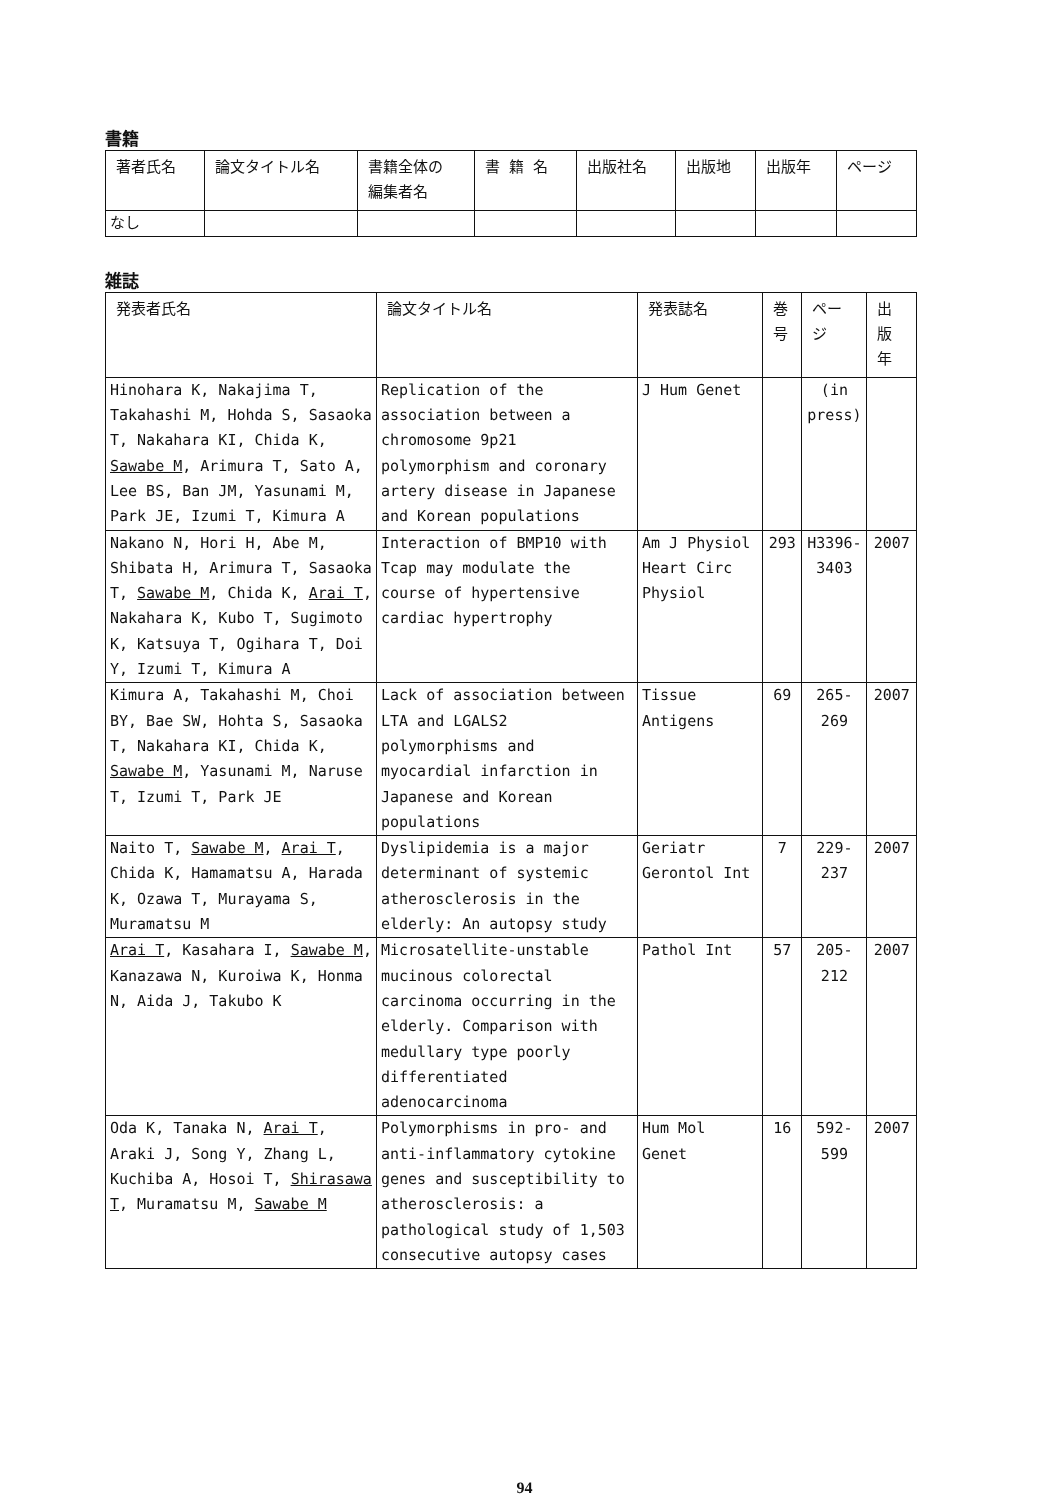書籍
| 著者氏名 | 論文タイトル名 | 書籍全体の 編集者名 | 書 籍 名 | 出版社名 | 出版地 | 出版年 | ページ |
| --- | --- | --- | --- | --- | --- | --- | --- |
| なし | | | | | | | |
雑誌
| 発表者氏名 | 論文タイトル名 | 発表誌名 | 巻号 | ページ | 出版年 |
| --- | --- | --- | --- | --- | --- |
| Hinohara K, Nakajima T, Takahashi M, Hohda S, Sasaoka T, Nakahara KI, Chida K, Sawabe M , Arimura T, Sato A, Lee BS, Ban JM, Yasunami M, Park JE, Izumi T, Kimura A | Replication of the association between a chromosome 9p21 polymorphism and coronary artery disease in Japanese and Korean populations | J Hum Genet | | (in press) | |
| Nakano N, Hori H, Abe M, Shibata H, Arimura T, Sasaoka T, Sawabe M , Chida K, Arai T , Nakahara K, Kubo T, Sugimoto K, Katsuya T, Ogihara T, Doi Y, Izumi T, Kimura A | Interaction of BMP10 with Tcap may modulate the course of hypertensive cardiac hypertrophy | Am J Physiol Heart Circ Physiol | 293 | H3396- 3403 | 2007 |
| Kimura A, Takahashi M, Choi BY, Bae SW, Hohta S, Sasaoka T, Nakahara KI, Chida K, Sawabe M , Yasunami M, Naruse T, Izumi T, Park JE | Lack of association between LTA and LGALS2 polymorphisms and myocardial infarction in Japanese and Korean populations | Tissue Antigens | 69 | 265-269 | 2007 |
| Naito T, Sawabe M , Arai T , Chida K, Hamamatsu A, Harada K, Ozawa T, Murayama S, Muramatsu M | Dyslipidemia is a major determinant of systemic atherosclerosis in the elderly: An autopsy study | Geriatr Gerontol Int | 7 | 229-237 | 2007 |
| Arai T , Kasahara I, Sawabe M , Kanazawa N, Kuroiwa K, Honma N, Aida J, Takubo K | Microsatellite-unstable mucinous colorectal carcinoma occurring in the elderly. Comparison with medullary type poorly differentiated adenocarcinoma | Pathol Int | 57 | 205-212 | 2007 |
| Oda K, Tanaka N, Arai T , Araki J, Song Y, Zhang L, Kuchiba A, Hosoi T, Shirasawa T , Muramatsu M, Sawabe M | Polymorphisms in pro- and anti-inflammatory cytokine genes and susceptibility to atherosclerosis: a pathological study of 1,503 consecutive autopsy cases | Hum Mol Genet | 16 | 592-599 | 2007 |
94